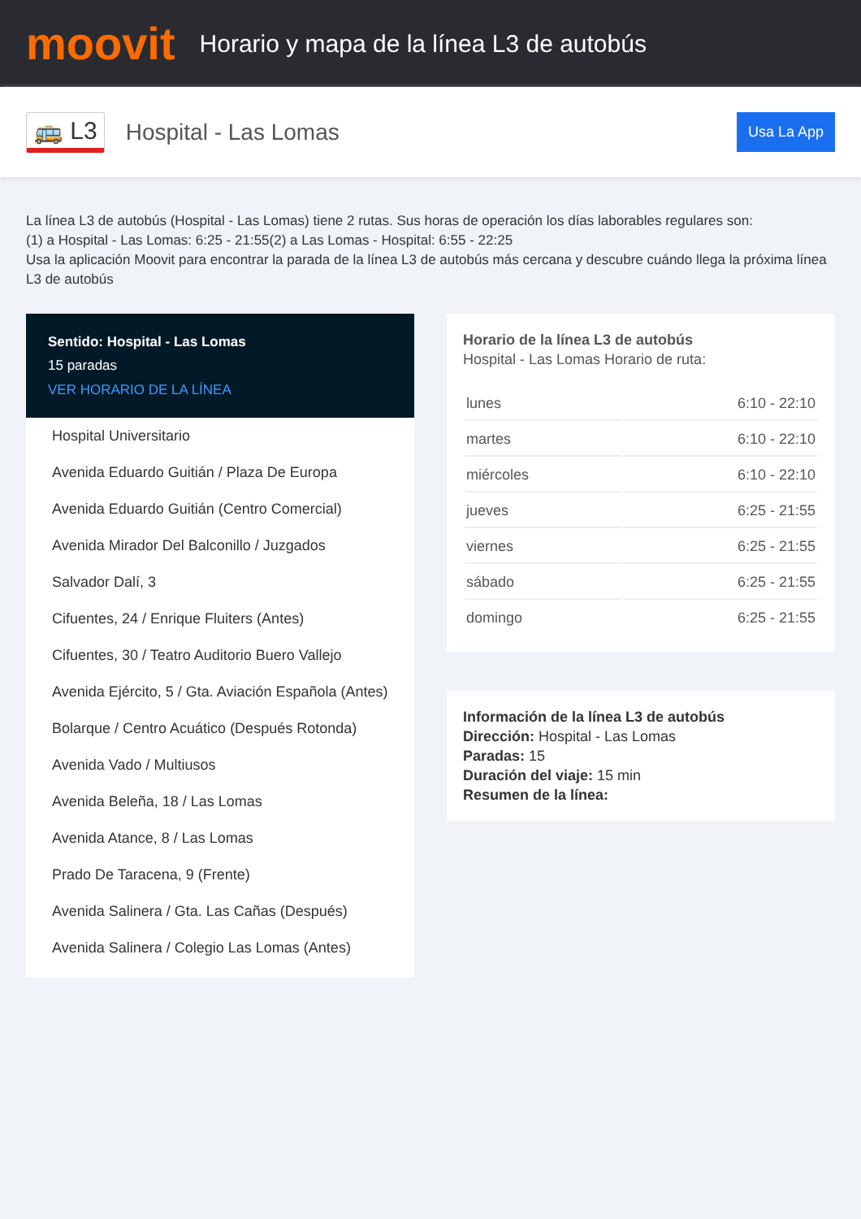moovit
Horario y mapa de la línea L3 de autobús
🚌 L3
Hospital - Las Lomas
Usa La App
La línea L3 de autobús (Hospital - Las Lomas) tiene 2 rutas. Sus horas de operación los días laborables regulares son:
(1) a Hospital - Las Lomas: 6:25 - 21:55(2) a Las Lomas - Hospital: 6:55 - 22:25
Usa la aplicación Moovit para encontrar la parada de la línea L3 de autobús más cercana y descubre cuándo llega la próxima línea L3 de autobús
Sentido: Hospital - Las Lomas
15 paradas
VER HORARIO DE LA LÍNEA
Hospital Universitario
Avenida Eduardo Guitián / Plaza De Europa
Avenida Eduardo Guitián (Centro Comercial)
Avenida Mirador Del Balconillo / Juzgados
Salvador Dalí, 3
Cifuentes, 24 / Enrique Fluiters (Antes)
Cifuentes, 30 / Teatro Auditorio Buero Vallejo
Avenida Ejército, 5 / Gta. Aviación Española (Antes)
Bolarque / Centro Acuático (Después Rotonda)
Avenida Vado / Multiusos
Avenida Beleña, 18 / Las Lomas
Avenida Atance, 8 / Las Lomas
Prado De Taracena, 9 (Frente)
Avenida Salinera / Gta. Las Cañas (Después)
Avenida Salinera / Colegio Las Lomas (Antes)
Horario de la línea L3 de autobús
Hospital - Las Lomas Horario de ruta:
| lunes | 6:10 - 22:10 |
| martes | 6:10 - 22:10 |
| miércoles | 6:10 - 22:10 |
| jueves | 6:25 - 21:55 |
| viernes | 6:25 - 21:55 |
| sábado | 6:25 - 21:55 |
| domingo | 6:25 - 21:55 |
Información de la línea L3 de autobús
Dirección: Hospital - Las Lomas
Paradas: 15
Duración del viaje: 15 min
Resumen de la línea: